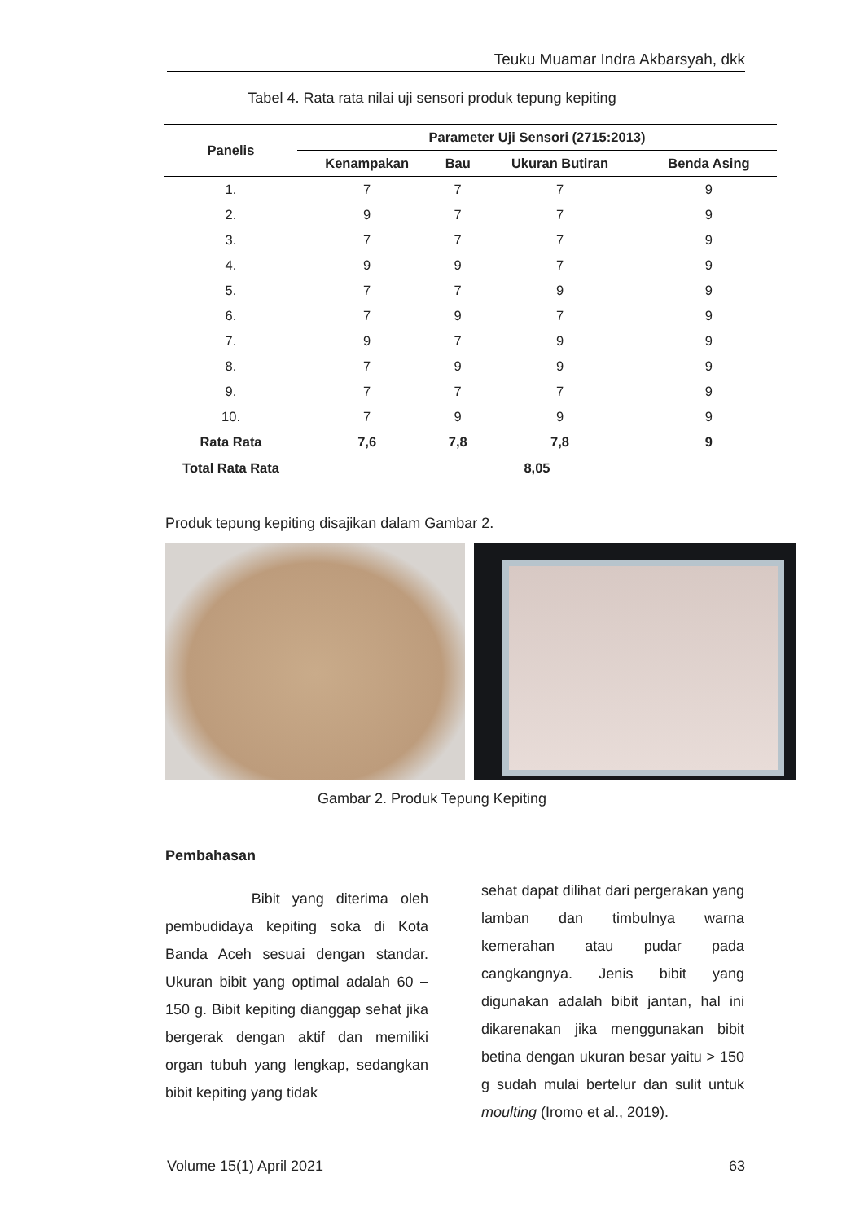Teuku Muamar Indra Akbarsyah, dkk
Tabel 4. Rata rata nilai uji sensori produk tepung kepiting
| Panelis | Parameter Uji Sensori (2715:2013) | | | |
| --- | --- | --- | --- | --- |
| | Kenampakan | Bau | Ukuran Butiran | Benda Asing |
| 1. | 7 | 7 | 7 | 9 |
| 2. | 9 | 7 | 7 | 9 |
| 3. | 7 | 7 | 7 | 9 |
| 4. | 9 | 9 | 7 | 9 |
| 5. | 7 | 7 | 9 | 9 |
| 6. | 7 | 9 | 7 | 9 |
| 7. | 9 | 7 | 9 | 9 |
| 8. | 7 | 9 | 9 | 9 |
| 9. | 7 | 7 | 7 | 9 |
| 10. | 7 | 9 | 9 | 9 |
| Rata Rata | 7,6 | 7,8 | 7,8 | 9 |
| Total Rata Rata | 8,05 | | | |
Produk tepung kepiting disajikan dalam Gambar 2.
Gambar 2. Produk Tepung Kepiting
Pembahasan
Bibit yang diterima oleh pembudidaya kepiting soka di Kota Banda Aceh sesuai dengan standar. Ukuran bibit yang optimal adalah 60 – 150 g. Bibit kepiting dianggap sehat jika bergerak dengan aktif dan memiliki organ tubuh yang lengkap, sedangkan bibit kepiting yang tidak
sehat dapat dilihat dari pergerakan yang lamban dan timbulnya warna kemerahan atau pudar pada cangkangnya. Jenis bibit yang digunakan adalah bibit jantan, hal ini dikarenakan jika menggunakan bibit betina dengan ukuran besar yaitu > 150 g sudah mulai bertelur dan sulit untuk moulting (Iromo et al., 2019).
Volume 15(1) April 2021 63